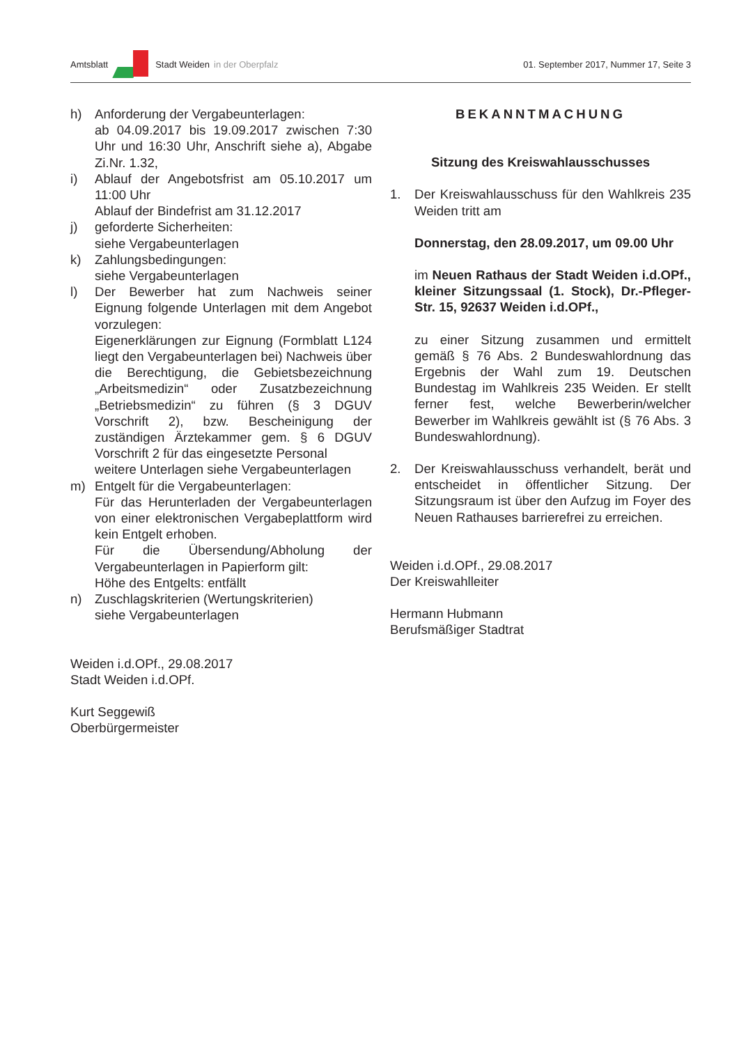Amtsblatt Stadt Weiden in der Oberpfalz 01. September 2017, Nummer 17, Seite 3
h) Anforderung der Vergabeunterlagen:
ab 04.09.2017 bis 19.09.2017 zwischen 7:30 Uhr und 16:30 Uhr, Anschrift siehe a), Abgabe Zi.Nr. 1.32,
i) Ablauf der Angebotsfrist am 05.10.2017 um 11:00 Uhr
Ablauf der Bindefrist am 31.12.2017
j) geforderte Sicherheiten:
siehe Vergabeunterlagen
k) Zahlungsbedingungen:
siehe Vergabeunterlagen
l) Der Bewerber hat zum Nachweis seiner Eignung folgende Unterlagen mit dem Angebot vorzulegen:
Eigenerklärungen zur Eignung (Formblatt L124 liegt den Vergabeunterlagen bei) Nachweis über die Berechtigung, die Gebietsbezeichnung „Arbeitsmedizin“ oder Zusatzbezeichnung „Betriebsmedizin“ zu führen (§ 3 DGUV Vorschrift 2), bzw. Bescheinigung der zuständigen Ärztekammer gem. § 6 DGUV Vorschrift 2 für das eingesetzte Personal
weitere Unterlagen siehe Vergabeunterlagen
m) Entgelt für die Vergabeunterlagen:
Für das Herunterladen der Vergabeunterlagen von einer elektronischen Vergabeplattform wird kein Entgelt erhoben.
Für die Übersendung/Abholung der Vergabeunterlagen in Papierform gilt:
Höhe des Entgelts: entfällt
n) Zuschlagskriterien (Wertungskriterien)
siehe Vergabeunterlagen
Weiden i.d.OPf., 29.08.2017
Stadt Weiden i.d.OPf.
Kurt Seggewiß
Oberbürgermeister
BEKANNTMACHUNG
Sitzung des Kreiswahlausschusses
1. Der Kreiswahlausschuss für den Wahlkreis 235 Weiden tritt am
Donnerstag, den 28.09.2017, um 09.00 Uhr
im Neuen Rathaus der Stadt Weiden i.d.OPf., kleiner Sitzungssaal (1. Stock), Dr.-Pfleger-Str. 15, 92637 Weiden i.d.OPf.,
zu einer Sitzung zusammen und ermittelt gemäß § 76 Abs. 2 Bundeswahlordnung das Ergebnis der Wahl zum 19. Deutschen Bundestag im Wahlkreis 235 Weiden. Er stellt ferner fest, welche Bewerberin/welcher Bewerber im Wahlkreis gewählt ist (§ 76 Abs. 3 Bundeswahlordnung).
2. Der Kreiswahlausschuss verhandelt, berät und entscheidet in öffentlicher Sitzung. Der Sitzungsraum ist über den Aufzug im Foyer des Neuen Rathauses barrierefrei zu erreichen.
Weiden i.d.OPf., 29.08.2017
Der Kreiswahlleiter
Hermann Hubmann
Berufsmäßiger Stadtrat